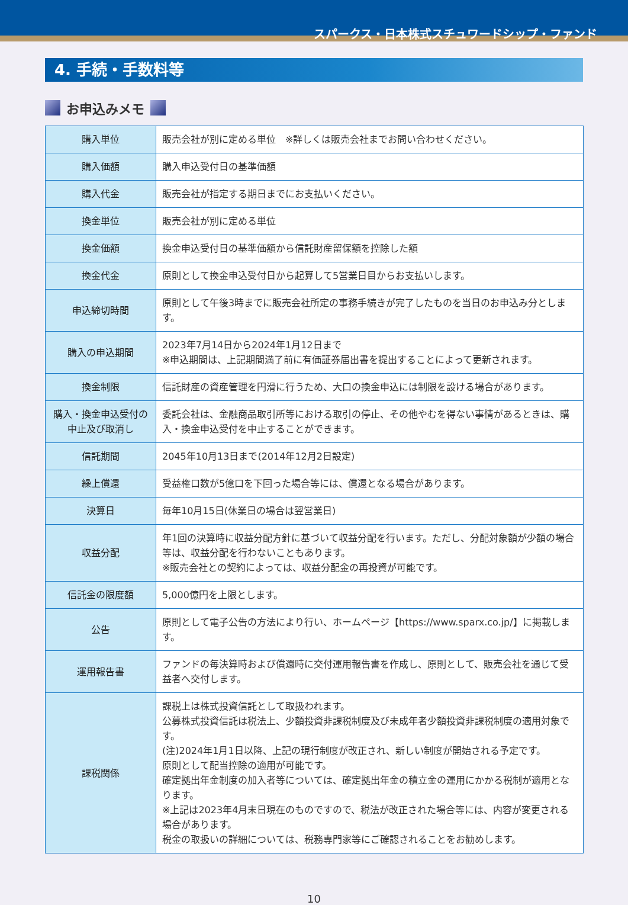スパークス・日本株式スチュワードシップ・ファンド
4. 手続・手数料等
お申込みメモ
| 購入単位 | 販売会社が別に定める単位 ※詳しくは販売会社までお問い合わせください。 |
| 購入価額 | 購入申込受付日の基準価額 |
| 購入代金 | 販売会社が指定する期日までにお支払いください。 |
| 換金単位 | 販売会社が別に定める単位 |
| 換金価額 | 換金申込受付日の基準価額から信託財産留保額を控除した額 |
| 換金代金 | 原則として換金申込受付日から起算して5営業日目からお支払いします。 |
| 申込締切時間 | 原則として午後3時までに販売会社所定の事務手続きが完了したものを当日のお申込み分とします。 |
| 購入の申込期間 | 2023年7月14日から2024年1月12日まで ※申込期間は、上記期間満了前に有価証券届出書を提出することによって更新されます。 |
| 換金制限 | 信託財産の資産管理を円滑に行うため、大口の換金申込には制限を設ける場合があります。 |
| 購入・換金申込受付の中止及び取消し | 委託会社は、金融商品取引所等における取引の停止、その他やむを得ない事情があるときは、購入・換金申込受付を中止することができます。 |
| 信託期間 | 2045年10月13日まで(2014年12月2日設定) |
| 繰上償還 | 受益権口数が5億口を下回った場合等には、償還となる場合があります。 |
| 決算日 | 毎年10月15日(休業日の場合は翌営業日) |
| 収益分配 | 年1回の決算時に収益分配方針に基づいて収益分配を行います。ただし、分配対象額が少額の場合等は、収益分配を行わないこともあります。 ※販売会社との契約によっては、収益分配金の再投資が可能です。 |
| 信託金の限度額 | 5,000億円を上限とします。 |
| 公告 | 原則として電子公告の方法により行い、ホームページ【https://www.sparx.co.jp/】に掲載します。 |
| 運用報告書 | ファンドの毎決算時および償還時に交付運用報告書を作成し、原則として、販売会社を通じて受益者へ交付します。 |
| 課税関係 | 課税上は株式投資信託として取扱われます。 公募株式投資信託は税法上、少額投資非課税制度及び未成年者少額投資非課税制度の適用対象です。 (注)2024年1月1日以降、上記の現行制度が改正され、新しい制度が開始される予定です。 原則として配当控除の適用が可能です。 確定拠出年金制度の加入者等については、確定拠出年金の積立金の運用にかかる税制が適用となります。 ※上記は2023年4月末日現在のものですので、税法が改正された場合等には、内容が変更される場合があります。 税金の取扱いの詳細については、税務専門家等にご確認されることをお勧めします。 |
10